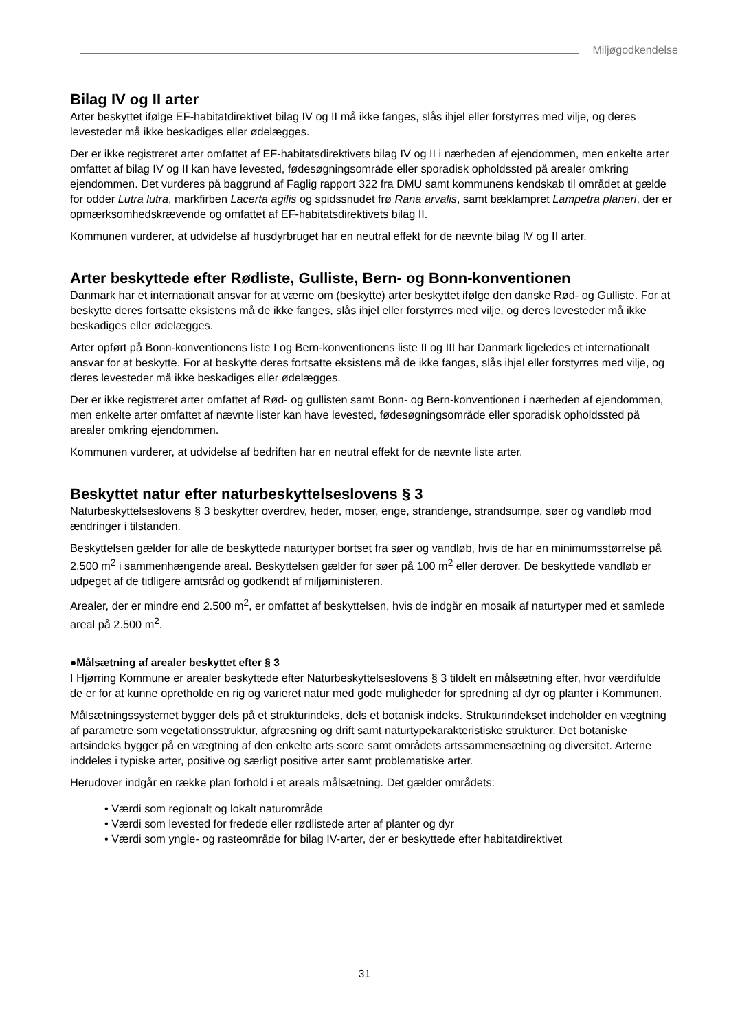Miljøgodkendelse
Bilag IV og II arter
Arter beskyttet ifølge EF-habitatdirektivet bilag IV og II må ikke fanges, slås ihjel eller forstyrres med vilje, og deres levesteder må ikke beskadiges eller ødelægges.
Der er ikke registreret arter omfattet af EF-habitatsdirektivets bilag IV og II i nærheden af ejendommen, men enkelte arter omfattet af bilag IV og II kan have levested, fødesøgningsområde eller sporadisk opholdssted på arealer omkring ejendommen. Det vurderes på baggrund af Faglig rapport 322 fra DMU samt kommunens kendskab til området at gælde for odder Lutra lutra, markfirben Lacerta agilis og spidssnudet frø Rana arvalis, samt bæklampret Lampetra planeri, der er opmærksomhedskrævende og omfattet af EF-habitatsdirektivets bilag II.
Kommunen vurderer, at udvidelse af husdyrbruget har en neutral effekt for de nævnte bilag IV og II arter.
Arter beskyttede efter Rødliste, Gulliste, Bern- og Bonn-konventionen
Danmark har et internationalt ansvar for at værne om (beskytte) arter beskyttet ifølge den danske Rød- og Gulliste. For at beskytte deres fortsatte eksistens må de ikke fanges, slås ihjel eller forstyrres med vilje, og deres levesteder må ikke beskadiges eller ødelægges.
Arter opført på Bonn-konventionens liste I og Bern-konventionens liste II og III har Danmark ligeledes et internationalt ansvar for at beskytte. For at beskytte deres fortsatte eksistens må de ikke fanges, slås ihjel eller forstyrres med vilje, og deres levesteder må ikke beskadiges eller ødelægges.
Der er ikke registreret arter omfattet af Rød- og gullisten samt Bonn- og Bern-konventionen i nærheden af ejendommen, men enkelte arter omfattet af nævnte lister kan have levested, fødesøgningsområde eller sporadisk opholdssted på arealer omkring ejendommen.
Kommunen vurderer, at udvidelse af bedriften har en neutral effekt for de nævnte liste arter.
Beskyttet natur efter naturbeskyttelseslovens § 3
Naturbeskyttelseslovens § 3 beskytter overdrev, heder, moser, enge, strandenge, strandsumpe, søer og vandløb mod ændringer i tilstanden.
Beskyttelsen gælder for alle de beskyttede naturtyper bortset fra søer og vandløb, hvis de har en minimumsstørrelse på 2.500 m<sup>2</sup> i sammenhængende areal. Beskyttelsen gælder for søer på 100 m<sup>2</sup> eller derover. De beskyttede vandløb er udpeget af de tidligere amtsråd og godkendt af miljøministeren.
Arealer, der er mindre end 2.500 m<sup>2</sup>, er omfattet af beskyttelsen, hvis de indgår en mosaik af naturtyper med et samlede areal på 2.500 m<sup>2</sup>.
●Målsætning af arealer beskyttet efter § 3
I Hjørring Kommune er arealer beskyttede efter Naturbeskyttelseslovens § 3 tildelt en målsætning efter, hvor værdifulde de er for at kunne opretholde en rig og varieret natur med gode muligheder for spredning af dyr og planter i Kommunen.
Målsætningssystemet bygger dels på et strukturindeks, dels et botanisk indeks. Strukturindekset indeholder en vægtning af parametre som vegetationsstruktur, afgræsning og drift samt naturtypekarakteristiske strukturer. Det botaniske artsindeks bygger på en vægtning af den enkelte arts score samt områdets artssammensætning og diversitet. Arterne inddeles i typiske arter, positive og særligt positive arter samt problematiske arter.
Herudover indgår en række plan forhold i et areals målsætning. Det gælder områdets:
• Værdi som regionalt og lokalt naturområde
• Værdi som levested for fredede eller rødlistede arter af planter og dyr
• Værdi som yngle- og rasteområde for bilag IV-arter, der er beskyttede efter habitatdirektivet
31